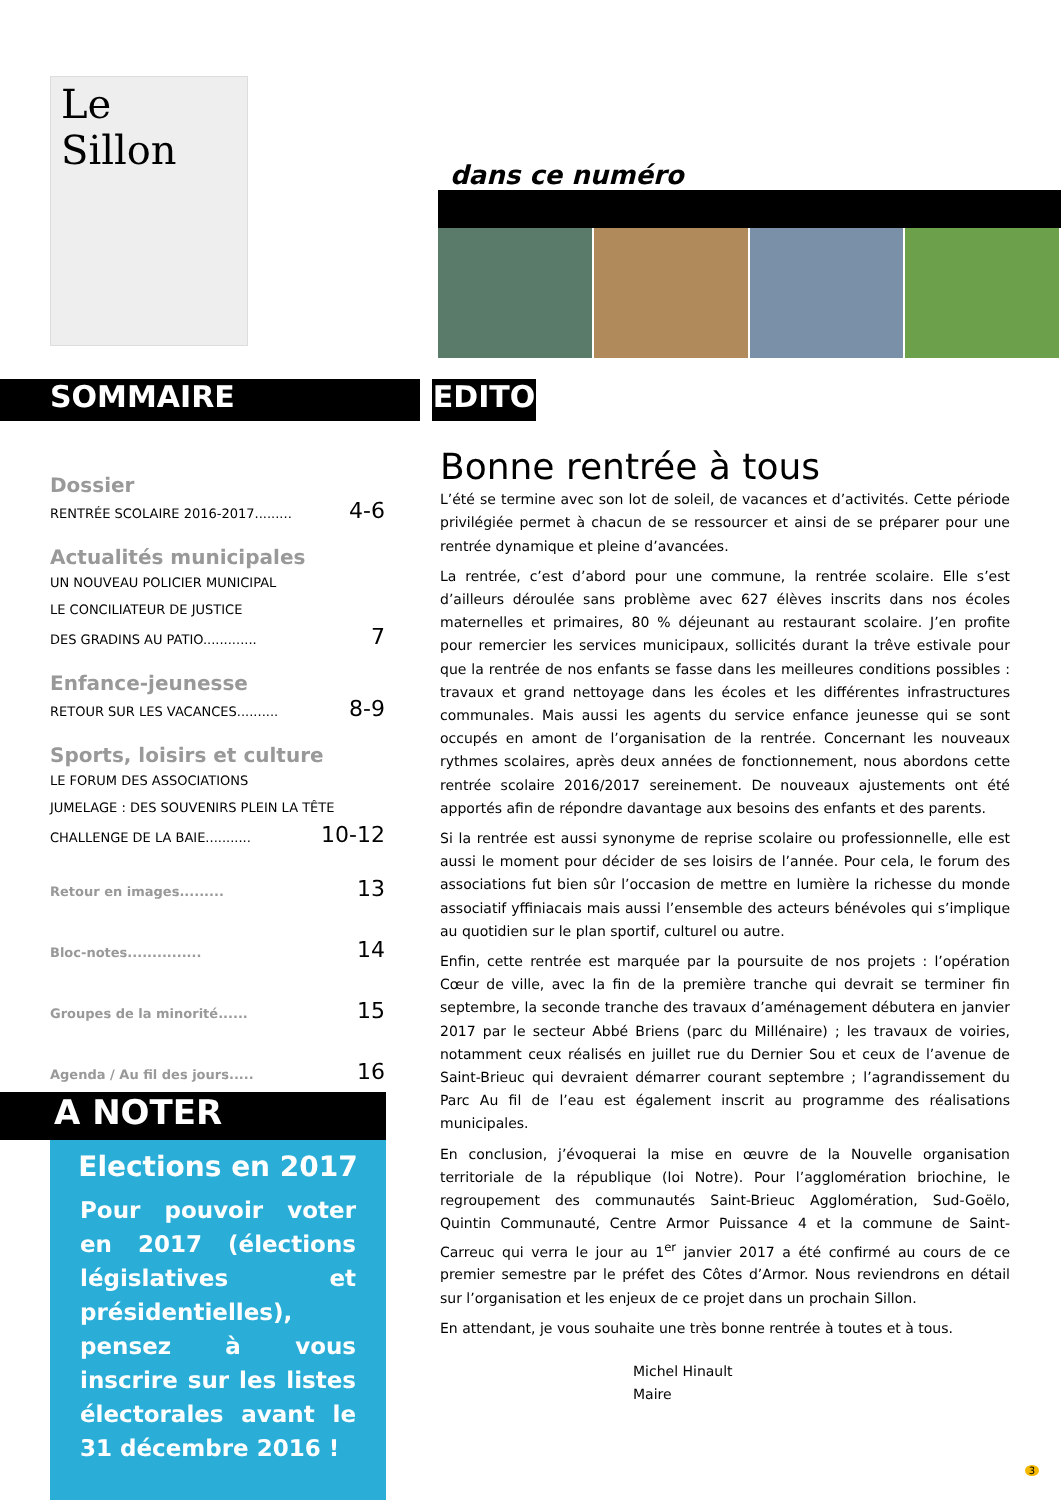Le Sillon
dans ce numéro
SOMMAIRE EDITO
Dossier
RENTRÉE SCOLAIRE 2016-2017......... 4-6
Actualités municipales
UN NOUVEAU POLICIER MUNICIPAL
LE CONCILIATEUR DE JUSTICE
DES GRADINS AU PATIO............. 7
Enfance-jeunesse
RETOUR SUR LES VACANCES.......... 8-9
Sports, loisirs et culture
LE FORUM DES ASSOCIATIONS
JUMELAGE : DES SOUVENIRS PLEIN LA TÊTE
CHALLENGE DE LA BAIE........... 10-12
Retour en images......... 13
Bloc-notes............... 14
Groupes de la minorité...... 15
Agenda / Au fil des jours..... 16
A NOTER
Elections en 2017
Pour pouvoir voter en 2017 (élections législatives et présidentielles), pensez à vous inscrire sur les listes électorales avant le 31 décembre 2016 !
Bonne rentrée à tous
L’été se termine avec son lot de soleil, de vacances et d’activités. Cette période privilégiée permet à chacun de se ressourcer et ainsi de se préparer pour une rentrée dynamique et pleine d’avancées.
La rentrée, c’est d’abord pour une commune, la rentrée scolaire. Elle s’est d’ailleurs déroulée sans problème avec 627 élèves inscrits dans nos écoles maternelles et primaires, 80 % déjeunant au restaurant scolaire. J’en profite pour remercier les services municipaux, sollicités durant la trêve estivale pour que la rentrée de nos enfants se fasse dans les meilleures conditions possibles : travaux et grand nettoyage dans les écoles et les différentes infrastructures communales. Mais aussi les agents du service enfance jeunesse qui se sont occupés en amont de l’organisation de la rentrée. Concernant les nouveaux rythmes scolaires, après deux années de fonctionnement, nous abordons cette rentrée scolaire 2016/2017 sereinement. De nouveaux ajustements ont été apportés afin de répondre davantage aux besoins des enfants et des parents.
Si la rentrée est aussi synonyme de reprise scolaire ou professionnelle, elle est aussi le moment pour décider de ses loisirs de l’année. Pour cela, le forum des associations fut bien sûr l’occasion de mettre en lumière la richesse du monde associatif yffiniacais mais aussi l’ensemble des acteurs bénévoles qui s’implique au quotidien sur le plan sportif, culturel ou autre.
Enfin, cette rentrée est marquée par la poursuite de nos projets : l’opération Cœur de ville, avec la fin de la première tranche qui devrait se terminer fin septembre, la seconde tranche des travaux d’aménagement débutera en janvier 2017 par le secteur Abbé Briens (parc du Millénaire) ; les travaux de voiries, notamment ceux réalisés en juillet rue du Dernier Sou et ceux de l’avenue de Saint-Brieuc qui devraient démarrer courant septembre ; l’agrandissement du Parc Au fil de l’eau est également inscrit au programme des réalisations municipales.
En conclusion, j’évoquerai la mise en œuvre de la Nouvelle organisation territoriale de la république (loi Notre). Pour l’agglomération briochine, le regroupement des communautés Saint-Brieuc Agglomération, Sud-Goëlo, Quintin Communauté, Centre Armor Puissance 4 et la commune de Saint-Carreuc qui verra le jour au 1<sup>er</sup> janvier 2017 a été confirmé au cours de ce premier semestre par le préfet des Côtes d’Armor. Nous reviendrons en détail sur l’organisation et les enjeux de ce projet dans un prochain Sillon.
En attendant, je vous souhaite une très bonne rentrée à toutes et à tous.
Michel Hinault
Maire
3